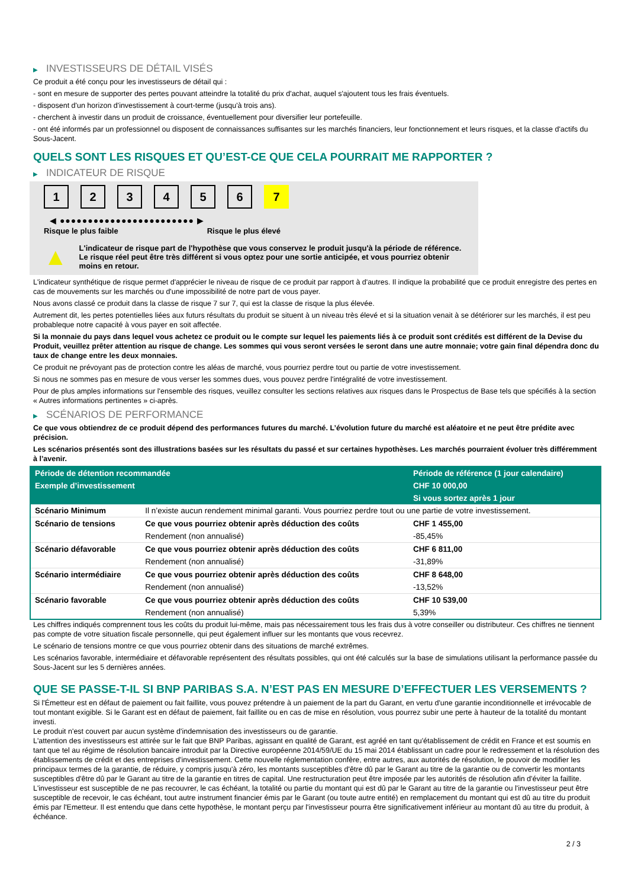▶ INVESTISSEURS DE DÉTAIL VISÉS
Ce produit a été conçu pour les investisseurs de détail qui :
- sont en mesure de supporter des pertes pouvant atteindre la totalité du prix d'achat, auquel s'ajoutent tous les frais éventuels.
- disposent d'un horizon d'investissement à court-terme (jusqu'à trois ans).
- cherchent à investir dans un produit de croissance, éventuellement pour diversifier leur portefeuille.
- ont été informés par un professionnel ou disposent de connaissances suffisantes sur les marchés financiers, leur fonctionnement et leurs risques, et la classe d'actifs du Sous-Jacent.
QUELS SONT LES RISQUES ET QU’EST-CE QUE CELA POURRAIT ME RAPPORTER ?
▶ INDICATEUR DE RISQUE
1 2 3 4 5 6 7
◀ ●●●●●●●●●●●●●●●●●●●●●●●● ▶
Risque le plus faible Risque le plus élevé
▲
L'indicateur de risque part de l'hypothèse que vous conservez le produit jusqu'à la période de référence.
Le risque réel peut être très différent si vous optez pour une sortie anticipée, et vous pourriez obtenir moins en retour.
L'indicateur synthétique de risque permet d'apprécier le niveau de risque de ce produit par rapport à d'autres. Il indique la probabilité que ce produit enregistre des pertes en cas de mouvements sur les marchés ou d'une impossibilité de notre part de vous payer.
Nous avons classé ce produit dans la classe de risque 7 sur 7, qui est la classe de risque la plus élevée.
Autrement dit, les pertes potentielles liées aux futurs résultats du produit se situent à un niveau très élevé et si la situation venait à se détériorer sur les marchés, il est peu probableque notre capacité à vous payer en soit affectée.
Si la monnaie du pays dans lequel vous achetez ce produit ou le compte sur lequel les paiements liés à ce produit sont crédités est différent de la Devise du Produit, veuillez prêter attention au risque de change. Les sommes qui vous seront versées le seront dans une autre monnaie; votre gain final dépendra donc du taux de change entre les deux monnaies.
Ce produit ne prévoyant pas de protection contre les aléas de marché, vous pourriez perdre tout ou partie de votre investissement.
Si nous ne sommes pas en mesure de vous verser les sommes dues, vous pouvez perdre l'intégralité de votre investissement.
Pour de plus amples informations sur l'ensemble des risques, veuillez consulter les sections relatives aux risques dans le Prospectus de Base tels que spécifiés à la section « Autres informations pertinentes » ci-après.
▶ SCÉNARIOS DE PERFORMANCE
Ce que vous obtiendrez de ce produit dépend des performances futures du marché. L’évolution future du marché est aléatoire et ne peut être prédite avec précision.
Les scénarios présentés sont des illustrations basées sur les résultats du passé et sur certaines hypothèses. Les marchés pourraient évoluer très différemment à l’avenir.
| Période de détention recommandée | | Période de référence (1 jour calendaire) |
| Exemple d’investissement | | CHF 10 000,00 |
| | | Si vous sortez après 1 jour |
| Scénario Minimum | Il n’existe aucun rendement minimal garanti. Vous pourriez perdre tout ou une partie de votre investissement. | |
| Scénario de tensions | Ce que vous pourriez obtenir après déduction des coûts | CHF 1 455,00 |
| | Rendement (non annualisé) | -85,45% |
| Scénario défavorable | Ce que vous pourriez obtenir après déduction des coûts | CHF 6 811,00 |
| | Rendement (non annualisé) | -31,89% |
| Scénario intermédiaire | Ce que vous pourriez obtenir après déduction des coûts | CHF 8 648,00 |
| | Rendement (non annualisé) | -13,52% |
| Scénario favorable | Ce que vous pourriez obtenir après déduction des coûts | CHF 10 539,00 |
| | Rendement (non annualisé) | 5,39% |
Les chiffres indiqués comprennent tous les coûts du produit lui-même, mais pas nécessairement tous les frais dus à votre conseiller ou distributeur. Ces chiffres ne tiennent pas compte de votre situation fiscale personnelle, qui peut également influer sur les montants que vous recevrez.
Le scénario de tensions montre ce que vous pourriez obtenir dans des situations de marché extrêmes.
Les scénarios favorable, intermédiaire et défavorable représentent des résultats possibles, qui ont été calculés sur la base de simulations utilisant la performance passée du Sous-Jacent sur les 5 dernières années.
QUE SE PASSE-T-IL SI BNP PARIBAS S.A. N’EST PAS EN MESURE D’EFFECTUER LES VERSEMENTS ?
Si l'Émetteur est en défaut de paiement ou fait faillite, vous pouvez prétendre à un paiement de la part du Garant, en vertu d'une garantie inconditionnelle et irrévocable de tout montant exigible. Si le Garant est en défaut de paiement, fait faillite ou en cas de mise en résolution, vous pourrez subir une perte à hauteur de la totalité du montant investi.
Le produit n'est couvert par aucun système d'indemnisation des investisseurs ou de garantie.
L'attention des investisseurs est attirée sur le fait que BNP Paribas, agissant en qualité de Garant, est agréé en tant qu'établissement de crédit en France et est soumis en tant que tel au régime de résolution bancaire introduit par la Directive européenne 2014/59/UE du 15 mai 2014 établissant un cadre pour le redressement et la résolution des établissements de crédit et des entreprises d'investissement. Cette nouvelle réglementation confère, entre autres, aux autorités de résolution, le pouvoir de modifier les principaux termes de la garantie, de réduire, y compris jusqu'à zéro, les montants susceptibles d'être dû par le Garant au titre de la garantie ou de convertir les montants susceptibles d'être dû par le Garant au titre de la garantie en titres de capital. Une restructuration peut être imposée par les autorités de résolution afin d'éviter la faillite. L'investisseur est susceptible de ne pas recouvrer, le cas échéant, la totalité ou partie du montant qui est dû par le Garant au titre de la garantie ou l'investisseur peut être susceptible de recevoir, le cas échéant, tout autre instrument financier émis par le Garant (ou toute autre entité) en remplacement du montant qui est dû au titre du produit émis par l'Emetteur. Il est entendu que dans cette hypothèse, le montant perçu par l'investisseur pourra être significativement inférieur au montant dû au titre du produit, à échéance.
2 / 3